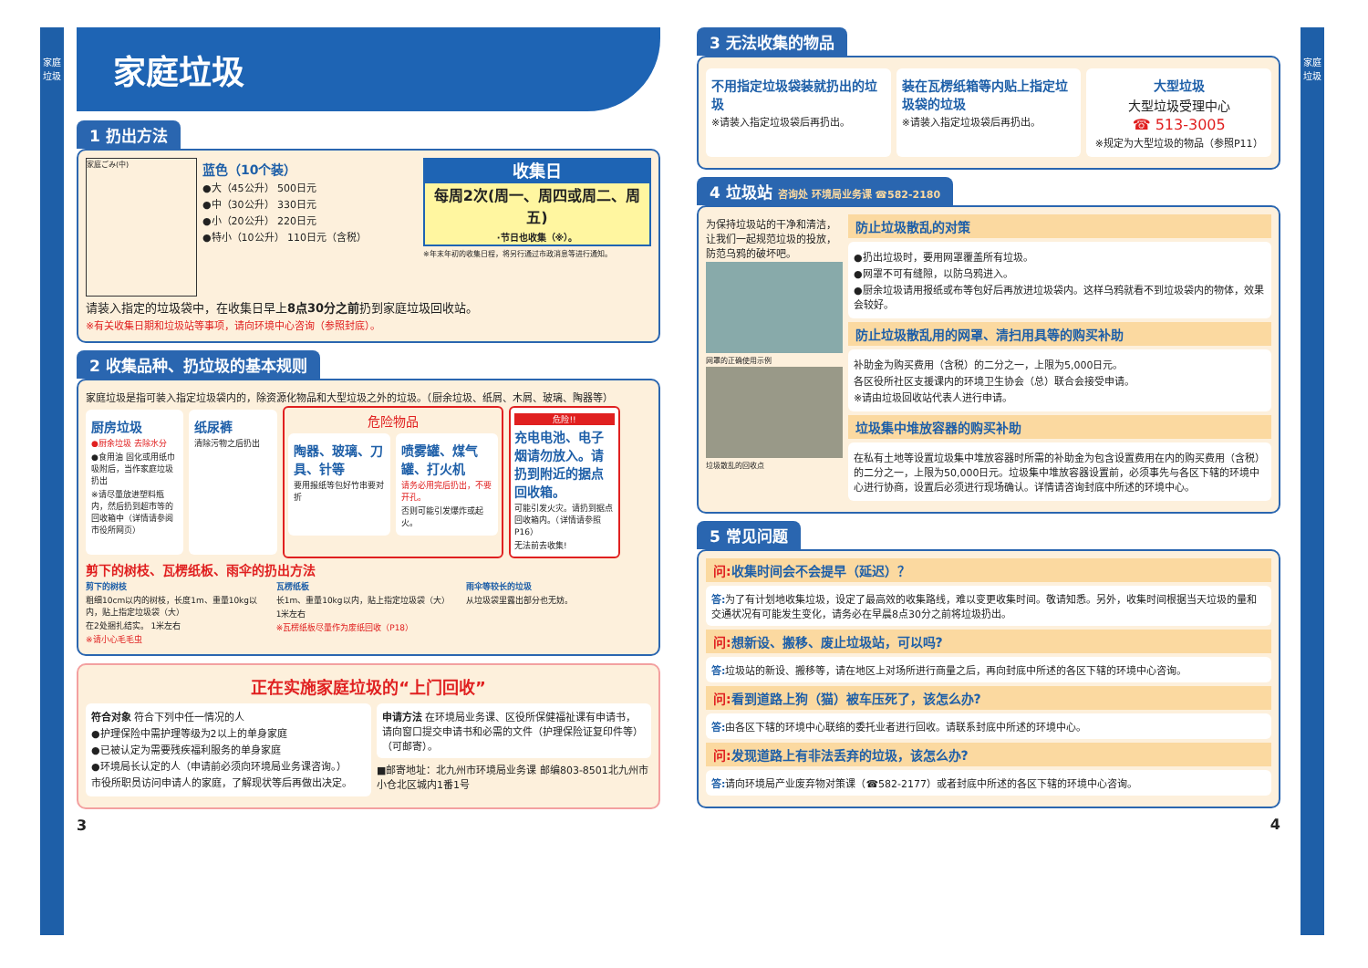家庭垃圾
家庭垃圾
家庭垃圾
1 扔出方法
家庭ごみ(中)
蓝色（10个装）
●大（45公升） 500日元
●中（30公升） 330日元
●小（20公升） 220日元
●特小（10公升） 110日元（含税）
收集日
每周2次(周一、周四或周二、周五)
·节日也收集（※）。
※年末年初的收集日程，将另行通过市政消息等进行通知。
请装入指定的垃圾袋中，在收集日早上8点30分之前扔到家庭垃圾回收站。
※有关收集日期和垃圾站等事项，请向环境中心咨询（参照封底）。
2 收集品种、扔垃圾的基本规则
家庭垃圾是指可装入指定垃圾袋内的，除资源化物品和大型垃圾之外的垃圾。（厨余垃圾、纸屑、木屑、玻璃、陶器等）
厨房垃圾
●厨余垃圾 去除水分
●食用油 固化或用纸巾吸附后，当作家庭垃圾扔出
※请尽量放进塑料瓶内，然后扔到超市等的回收箱中（详情请参阅市役所网页）
纸尿裤
清除污物之后扔出
危险物品
陶器、玻璃、刀具、针等
要用报纸等包好竹串要对折
喷雾罐、煤气罐、打火机
请务必用完后扔出，不要开孔。
否则可能引发爆炸或起火。
危险!!
充电电池、电子烟请勿放入。请扔到附近的据点回收箱。
可能引发火灾。请扔到据点回收箱内。（详情请参照P16）
无法前去收集!
剪下的树枝、瓦楞纸板、雨伞的扔出方法
剪下的树枝
粗细10cm以内的树枝，长度1m、重量10kg以内，贴上指定垃圾袋（大）
在2处捆扎结实。 1米左右
※请小心毛毛虫
瓦楞纸板
长1m、重量10kg以内，贴上指定垃圾袋（大）
1米左右
※瓦楞纸板尽量作为废纸回收（P18）
雨伞等较长的垃圾
从垃圾袋里露出部分也无妨。
正在实施家庭垃圾的“上门回收”
符合对象 符合下列中任一情况的人
●护理保险中需护理等级为2以上的单身家庭
●已被认定为需要残疾福利服务的单身家庭
●环境局长认定的人（申请前必须向环境局业务课咨询。）
市役所职员访问申请人的家庭，了解现状等后再做出决定。
申请方法 在环境局业务课、区役所保健福祉课有申请书，请向窗口提交申请书和必需的文件（护理保险证复印件等）（可邮寄）。
■邮寄地址：北九州市环境局业务课 邮编803-8501北九州市小仓北区城内1番1号
3
3 无法收集的物品
不用指定垃圾袋装就扔出的垃圾
※请装入指定垃圾袋后再扔出。
装在瓦楞纸箱等内贴上指定垃圾袋的垃圾
※请装入指定垃圾袋后再扔出。
大型垃圾
大型垃圾受理中心
☎ 513-3005
※规定为大型垃圾的物品（参照P11）
4 垃圾站 咨询处 环境局业务课 ☎582-2180
为保持垃圾站的干净和清洁，让我们一起规范垃圾的投放，防范乌鸦的破坏吧。
网罩的正确使用示例
垃圾散乱的回收点
防止垃圾散乱的对策
●扔出垃圾时，要用网罩覆盖所有垃圾。
●网罩不可有缝隙，以防乌鸦进入。
●厨余垃圾请用报纸或布等包好后再放进垃圾袋内。这样乌鸦就看不到垃圾袋内的物体，效果会较好。
防止垃圾散乱用的网罩、清扫用具等的购买补助
补助金为购买费用（含税）的二分之一，上限为5,000日元。
各区役所社区支援课内的环境卫生协会（总）联合会接受申请。
※请由垃圾回收站代表人进行申请。
垃圾集中堆放容器的购买补助
在私有土地等设置垃圾集中堆放容器时所需的补助金为包含设置费用在内的购买费用（含税）的二分之一，上限为50,000日元。垃圾集中堆放容器设置前，必须事先与各区下辖的环境中心进行协商，设置后必须进行现场确认。详情请咨询封底中所述的环境中心。
5 常见问题
问: 收集时间会不会提早（延迟）？
答: 为了有计划地收集垃圾，设定了最高效的收集路线，难以变更收集时间。敬请知悉。另外，收集时间根据当天垃圾的量和交通状况有可能发生变化，请务必在早晨8点30分之前将垃圾扔出。
问: 想新设、搬移、废止垃圾站，可以吗?
答: 垃圾站的新设、搬移等，请在地区上对场所进行商量之后，再向封底中所述的各区下辖的环境中心咨询。
问: 看到道路上狗（猫）被车压死了，该怎么办?
答: 由各区下辖的环境中心联络的委托业者进行回收。请联系封底中所述的环境中心。
问: 发现道路上有非法丢弃的垃圾，该怎么办?
答: 请向环境局产业废弃物对策课（☎582-2177）或者封底中所述的各区下辖的环境中心咨询。
4